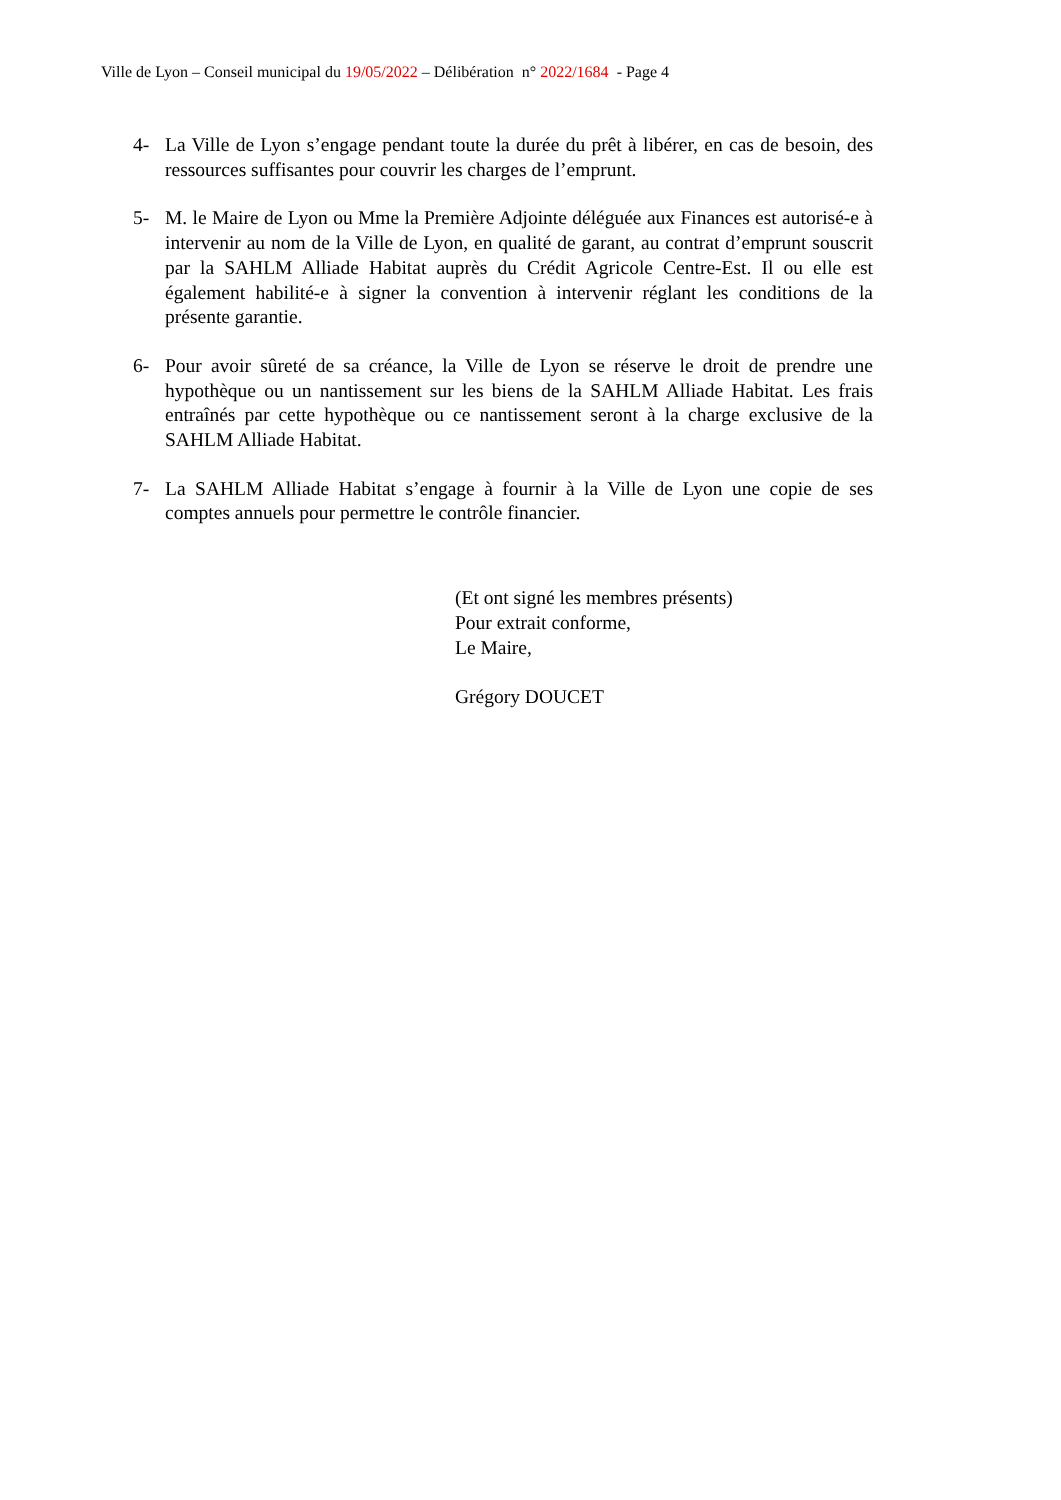Ville de Lyon – Conseil municipal du 19/05/2022 – Délibération n° 2022/1684 - Page 4
4- La Ville de Lyon s’engage pendant toute la durée du prêt à libérer, en cas de besoin, des ressources suffisantes pour couvrir les charges de l’emprunt.
5- M. le Maire de Lyon ou Mme la Première Adjointe déléguée aux Finances est autorisé-e à intervenir au nom de la Ville de Lyon, en qualité de garant, au contrat d’emprunt souscrit par la SAHLM Alliade Habitat auprès du Crédit Agricole Centre-Est. Il ou elle est également habilité-e à signer la convention à intervenir réglant les conditions de la présente garantie.
6- Pour avoir sûreté de sa créance, la Ville de Lyon se réserve le droit de prendre une hypothèque ou un nantissement sur les biens de la SAHLM Alliade Habitat. Les frais entraînés par cette hypothèque ou ce nantissement seront à la charge exclusive de la SAHLM Alliade Habitat.
7- La SAHLM Alliade Habitat s’engage à fournir à la Ville de Lyon une copie de ses comptes annuels pour permettre le contrôle financier.
(Et ont signé les membres présents)
Pour extrait conforme,
Le Maire,
Grégory DOUCET